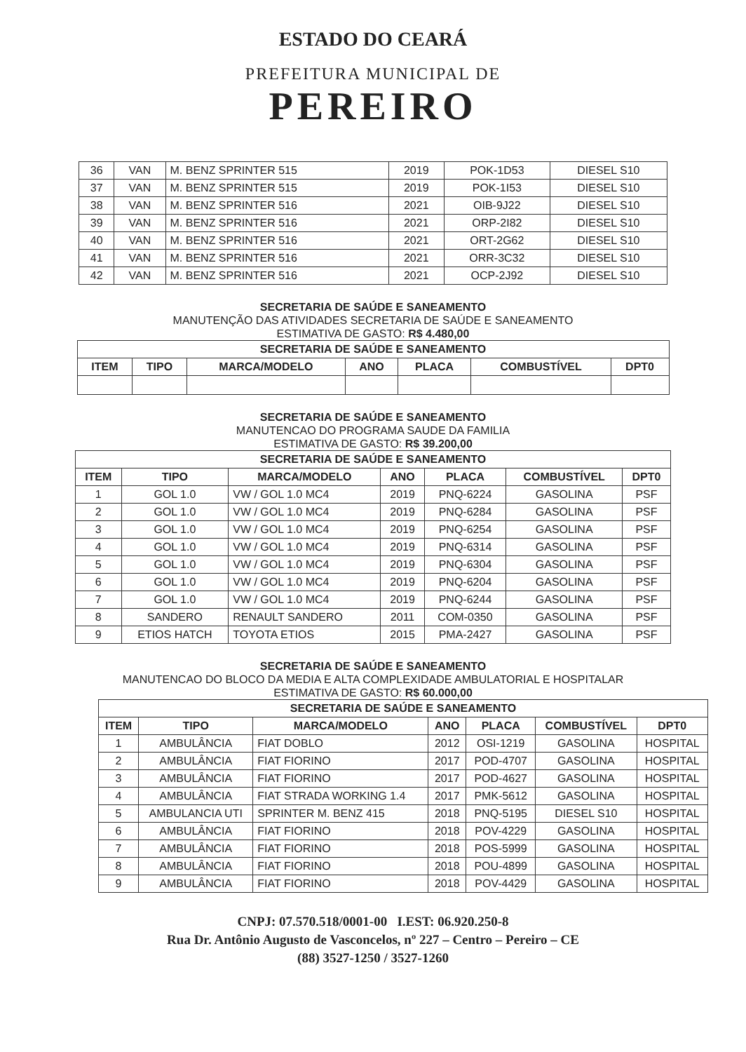ESTADO DO CEARÁ
PREFEITURA MUNICIPAL DE
PEREIRO
| 36 | VAN | M. BENZ SPRINTER 515 | 2019 | POK-1D53 | DIESEL S10 |
| 37 | VAN | M. BENZ SPRINTER 515 | 2019 | POK-1I53 | DIESEL S10 |
| 38 | VAN | M. BENZ SPRINTER 516 | 2021 | OIB-9J22 | DIESEL S10 |
| 39 | VAN | M. BENZ SPRINTER 516 | 2021 | ORP-2I82 | DIESEL S10 |
| 40 | VAN | M. BENZ SPRINTER 516 | 2021 | ORT-2G62 | DIESEL S10 |
| 41 | VAN | M. BENZ SPRINTER 516 | 2021 | ORR-3C32 | DIESEL S10 |
| 42 | VAN | M. BENZ SPRINTER 516 | 2021 | OCP-2J92 | DIESEL S10 |
SECRETARIA DE SAÚDE E SANEAMENTO
MANUTENÇÃO DAS ATIVIDADES SECRETARIA DE SAÚDE E SANEAMENTO
ESTIMATIVA DE GASTO: R$ 4.480,00
| SECRETARIA DE SAÚDE E SANEAMENTO | | | | | | |
| --- | --- | --- | --- | --- | --- | --- |
| ITEM | TIPO | MARCA/MODELO | ANO | PLACA | COMBUSTÍVEL | DPT0 |
SECRETARIA DE SAÚDE E SANEAMENTO
MANUTENCAO DO PROGRAMA SAUDE DA FAMILIA
ESTIMATIVA DE GASTO: R$ 39.200,00
| SECRETARIA DE SAÚDE E SANEAMENTO | | | | | | |
| --- | --- | --- | --- | --- | --- | --- |
| ITEM | TIPO | MARCA/MODELO | ANO | PLACA | COMBUSTÍVEL | DPT0 |
| 1 | GOL 1.0 | VW / GOL 1.0 MC4 | 2019 | PNQ-6224 | GASOLINA | PSF |
| 2 | GOL 1.0 | VW / GOL 1.0 MC4 | 2019 | PNQ-6284 | GASOLINA | PSF |
| 3 | GOL 1.0 | VW / GOL 1.0 MC4 | 2019 | PNQ-6254 | GASOLINA | PSF |
| 4 | GOL 1.0 | VW / GOL 1.0 MC4 | 2019 | PNQ-6314 | GASOLINA | PSF |
| 5 | GOL 1.0 | VW / GOL 1.0 MC4 | 2019 | PNQ-6304 | GASOLINA | PSF |
| 6 | GOL 1.0 | VW / GOL 1.0 MC4 | 2019 | PNQ-6204 | GASOLINA | PSF |
| 7 | GOL 1.0 | VW / GOL 1.0 MC4 | 2019 | PNQ-6244 | GASOLINA | PSF |
| 8 | SANDERO | RENAULT SANDERO | 2011 | COM-0350 | GASOLINA | PSF |
| 9 | ETIOS HATCH | TOYOTA ETIOS | 2015 | PMA-2427 | GASOLINA | PSF |
SECRETARIA DE SAÚDE E SANEAMENTO
MANUTENCAO DO BLOCO DA MEDIA E ALTA COMPLEXIDADE AMBULATORIAL E HOSPITALAR
ESTIMATIVA DE GASTO: R$ 60.000,00
| SECRETARIA DE SAÚDE E SANEAMENTO | | | | | | |
| --- | --- | --- | --- | --- | --- | --- |
| ITEM | TIPO | MARCA/MODELO | ANO | PLACA | COMBUSTÍVEL | DPT0 |
| 1 | AMBULÂNCIA | FIAT DOBLO | 2012 | OSI-1219 | GASOLINA | HOSPITAL |
| 2 | AMBULÂNCIA | FIAT FIORINO | 2017 | POD-4707 | GASOLINA | HOSPITAL |
| 3 | AMBULÂNCIA | FIAT FIORINO | 2017 | POD-4627 | GASOLINA | HOSPITAL |
| 4 | AMBULÂNCIA | FIAT STRADA WORKING 1.4 | 2017 | PMK-5612 | GASOLINA | HOSPITAL |
| 5 | AMBULANCIA UTI | SPRINTER M. BENZ 415 | 2018 | PNQ-5195 | DIESEL S10 | HOSPITAL |
| 6 | AMBULÂNCIA | FIAT FIORINO | 2018 | POV-4229 | GASOLINA | HOSPITAL |
| 7 | AMBULÂNCIA | FIAT FIORINO | 2018 | POS-5999 | GASOLINA | HOSPITAL |
| 8 | AMBULÂNCIA | FIAT FIORINO | 2018 | POU-4899 | GASOLINA | HOSPITAL |
| 9 | AMBULÂNCIA | FIAT FIORINO | 2018 | POV-4429 | GASOLINA | HOSPITAL |
CNPJ: 07.570.518/0001-00 I.EST: 06.920.250-8
Rua Dr. Antônio Augusto de Vasconcelos, nº 227 – Centro – Pereiro – CE
(88) 3527-1250 / 3527-1260